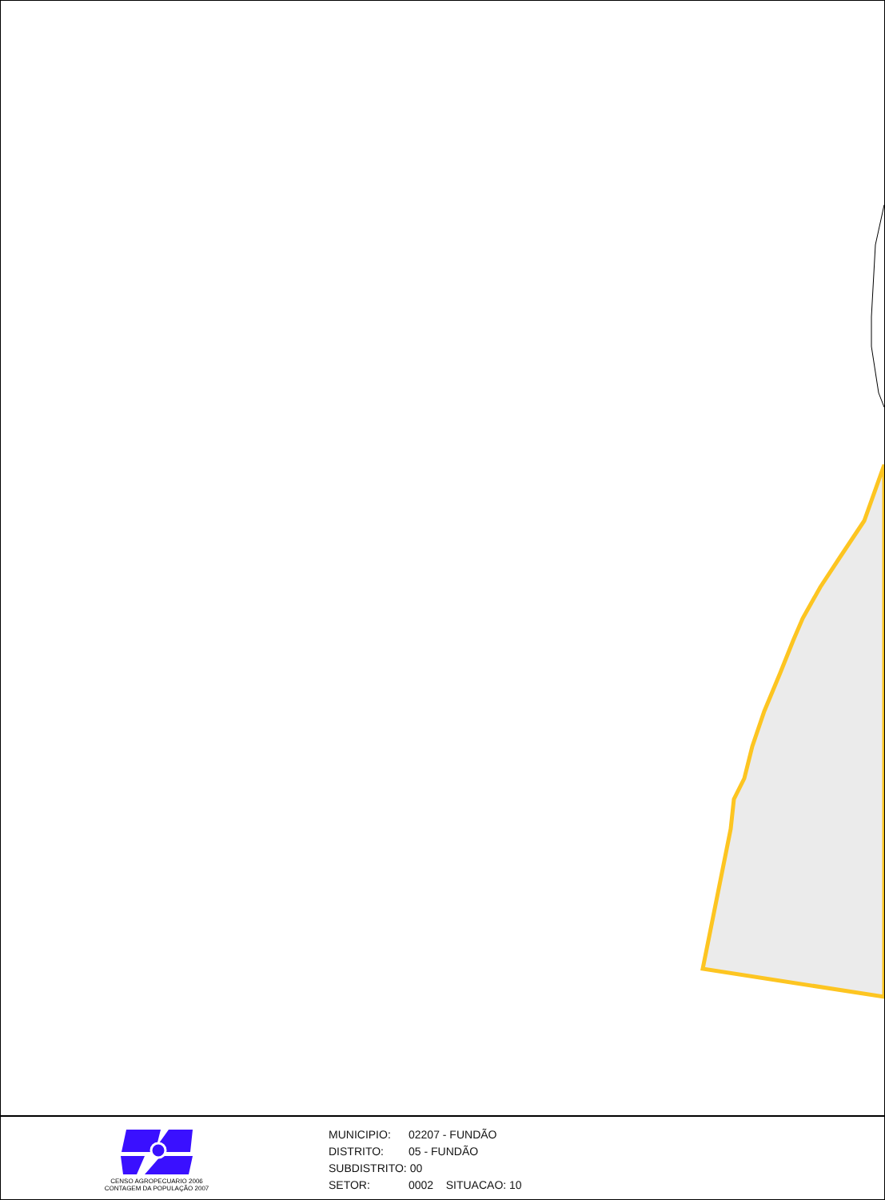CENSO AGROPECUARIO 2006
CONTAGEM DA POPULAÇÃO 2007
MUNICIPIO: 02207 - FUNDÃO
DISTRITO: 05 - FUNDÃO
SUBDISTRITO: 00
SETOR: 0002 SITUACAO: 10